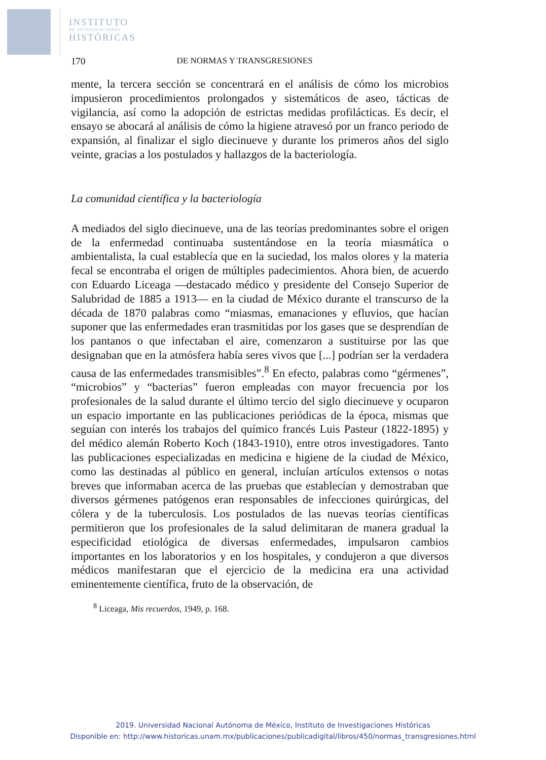INSTITUTO
DE INVESTIGACIONES
HISTÓRICAS
170 DE NORMAS Y TRANSGRESIONES
mente, la tercera sección se concentrará en el análisis de cómo los microbios impusieron procedimientos prolongados y sistemáticos de aseo, tácticas de vigilancia, así como la adopción de estrictas medidas profilácticas. Es decir, el ensayo se abocará al análisis de cómo la higiene atravesó por un franco periodo de expansión, al finalizar el siglo diecinueve y durante los primeros años del siglo veinte, gracias a los postulados y hallazgos de la bacteriología.
La comunidad científica y la bacteriología
A mediados del siglo diecinueve, una de las teorías predominantes sobre el origen de la enfermedad continuaba sustentándose en la teoría miasmática o ambientalista, la cual establecía que en la suciedad, los malos olores y la materia fecal se encontraba el origen de múltiples padecimientos. Ahora bien, de acuerdo con Eduardo Liceaga —destacado médico y presidente del Consejo Superior de Salubridad de 1885 a 1913— en la ciudad de México durante el transcurso de la década de 1870 palabras como “miasmas, emanaciones y efluvios, que hacían suponer que las enfermedades eran trasmitidas por los gases que se desprendían de los pantanos o que infectaban el aire, comenzaron a sustituirse por las que designaban que en la atmósfera había seres vivos que [...] podrían ser la verdadera causa de las enfermedades transmisibles”.<sup>8</sup> En efecto, palabras como “gérmenes”, “microbios” y “bacterias” fueron empleadas con mayor frecuencia por los profesionales de la salud durante el último tercio del siglo diecinueve y ocuparon un espacio importante en las publicaciones periódicas de la época, mismas que seguían con interés los trabajos del químico francés Luis Pasteur (1822-1895) y del médico alemán Roberto Koch (1843-1910), entre otros investigadores. Tanto las publicaciones especializadas en medicina e higiene de la ciudad de México, como las destinadas al público en general, incluían artículos extensos o notas breves que informaban acerca de las pruebas que establecían y demostraban que diversos gérmenes patógenos eran responsables de infecciones quirúrgicas, del cólera y de la tuberculosis. Los postulados de las nuevas teorías científicas permitieron que los profesionales de la salud delimitaran de manera gradual la especificidad etiológica de diversas enfermedades, impulsaron cambios importantes en los laboratorios y en los hospitales, y condujeron a que diversos médicos manifestaran que el ejercicio de la medicina era una actividad eminentemente científica, fruto de la observación, de
<sup>8</sup> Liceaga, Mis recuerdos, 1949, p. 168.
2019. Universidad Nacional Autónoma de México, Instituto de Investigaciones Históricas
Disponible en: http://www.historicas.unam.mx/publicaciones/publicadigital/libros/450/normas_transgresiones.html